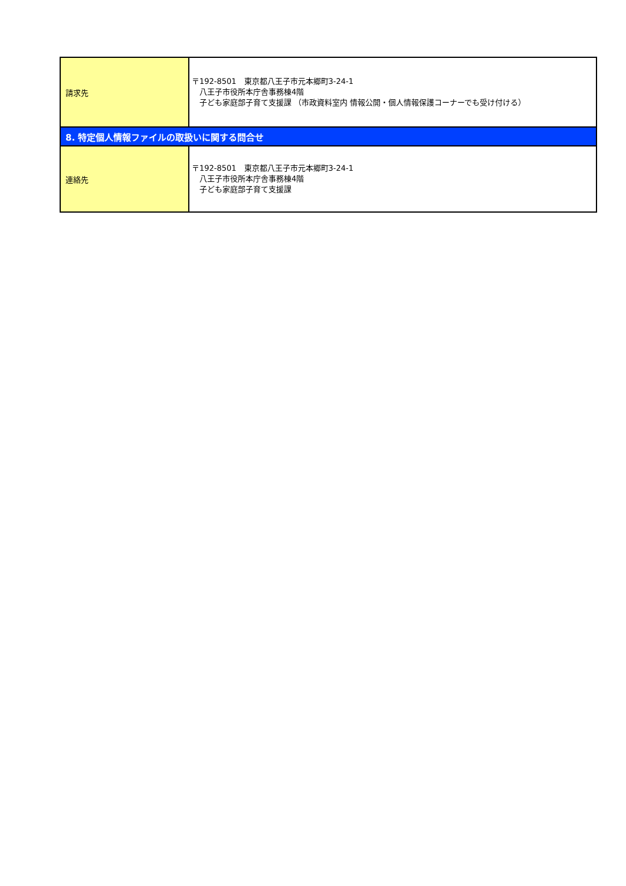| 請求先 | 〒192-8501 東京都八王子市元本郷町3-24-1 八王子市役所本庁舎事務棟4階 子ども家庭部子育て支援課 （市政資料室内 情報公開・個人情報保護コーナーでも受け付ける） |
| 8. 特定個人情報ファイルの取扱いに関する問合せ | |
| 連絡先 | 〒192-8501 東京都八王子市元本郷町3-24-1 八王子市役所本庁舎事務棟4階 子ども家庭部子育て支援課 |